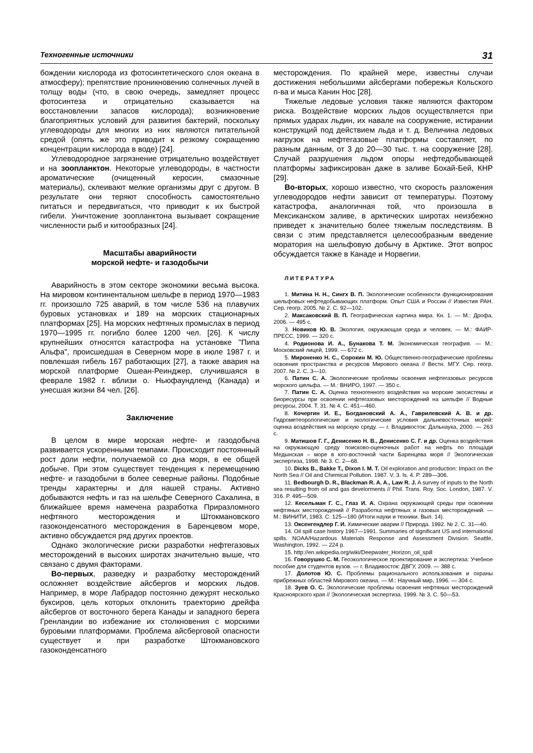Техногенные источники 31
бождении кислорода из фотосинтетического слоя океана в атмосферу); препятствие проникновению солнечных лучей в толщу воды (что, в свою очередь, замедляет процесс фотосинтеза и отрицательно сказывается на восстановлении запасов кислорода); возникновение благоприятных условий для развития бактерий, поскольку углеводороды для многих из них являются питательной средой (опять же это приводит к резкому сокращению концентрации кислорода в воде) [24].
Углеводородное загрязнение отрицательно воздействует и на зоопланктон. Некоторые углеводороды, в частности ароматические (очищенный керосин, смазочные материалы), склеивают мелкие организмы друг с другом. В результате они теряют способность самостоятельно питаться и передвигаться, что приводит к их быстрой гибели. Уничтожение зоопланктона вызывает сокращение численности рыб и китообразных [24].
Масштабы аварийности
морской нефте- и газодобычи
Аварийность в этом секторе экономики весьма высока. На мировом континентальном шельфе в период 1970—1983 гг. произошло 725 аварий, в том числе 536 на плавучих буровых установках и 189 на морских стационарных платформах [25]. На морских нефтяных промыслах в период 1970—1995 гг. погибло более 1200 чел. [26]. К числу крупнейших относятся катастрофа на установке "Пипа Альфа", происшедшая в Северном море в июле 1987 г. и повлекшая гибель 167 работающих [27], а также авария на морской платформе Ошеан-Реинджер, случившаяся в феврале 1982 г. вблизи о. Ньюфаундленд (Канада) и унесшая жизни 84 чел. [26].
Заключение
В целом в мире морская нефте- и газодобыча развивается ускоренными темпами. Происходит постоянный рост доли нефти, получаемой со дна моря, в ее общей добыче. При этом существует тенденция к перемещению нефте- и газодобычи в более северные районы. Подобные тренды характерны и для нашей страны. Активно добываются нефть и газ на шельфе Северного Сахалина, в ближайшее время намечена разработка Приразломного нефтяного месторождения и Штокмановского газоконденсатного месторождения в Баренцевом море, активно обсуждается ряд других проектов.
Однако экологические риски разработки нефтегазовых месторождений в высоких широтах значительно выше, что связано с двумя факторами.
Во-первых, разведку и разработку месторождений осложняет воздействие айсбергов и морских льдов. Например, в море Лабрадор постоянно дежурят несколько буксиров, цель которых отклонить траекторию дрейфа айсбергов от восточного берега Канады и западного берега Гренландии во избежание их столкновения с морскими буровыми платформами. Проблема айсберговой опасности существует и при разработке Штокмановского газоконденсатного
месторождения. По крайней мере, известны случаи достижения небольшими айсбергами побережья Кольского п-ва и мыса Канин Нос [28].
Тяжелые ледовые условия также являются фактором риска. Воздействие морских льдов осуществляется при прямых ударах льдин, их навале на сооружение, истирании конструкций под действием льда и т. д. Величина ледовых нагрузок на нефтегазовые платформы составляет, по разным данным, от 3 до 20—30 тыс. т. на сооружение [28]. Случай разрушения льдом опоры нефтедобывающей платформы зафиксирован даже в заливе Бохай-Бей, КНР [29].
Во-вторых, хорошо известно, что скорость разложения углеводородов нефти зависит от температуры. Поэтому катастрофа, аналогичная той, что произошла в Мексиканском заливе, в арктических широтах неизбежно приведет к значительно более тяжелым последствиям. В связи с этим представляется целесообразным введение моратория на шельфовую добычу в Арктике. Этот вопрос обсуждается также в Канаде и Норвегии.
ЛИТЕРАТУРА
1. Митина Н. Н., Сингх В. П. Экологические особенности функционирования шельфовых нефтедобывающих платформ. Опыт США и России // Известия РАН. Сер. геогр. 2005. № 2. С. 92—102.
2. Максаковский В. П. Географическая картина мира. Кн. 1. — М.: Дрофа, 2006. — 495 с.
3. Новиков Ю. В. Экология, окружающая среда и человек. — М.: ФАИР-ПРЕСС, 1999. — 320 с.
4. Родионова И. А., Бунакова Т. М. Экономическая география. — М.: Московский лицей, 1999. — 672 с.
5. Мироненко Н. С., Сорокин М. Ю. Общественно-географические проблемы освоения пространства и ресурсов Мирового океана // Вестн. МГУ. Сер. геогр. 2007. № 2. С. 3—10.
6. Патин С. А. Экологические проблемы освоения нефтегазовых ресурсов морского шельфа. — М.: ВНИРО, 1997. — 350 с.
7. Патин С. А. Оценка техногенного воздействия на морские экосистемы и биоресурсы при освоении нефтегазовых месторождений на шельфе // Водные ресурсы, 2004. Т. 31. № 4. С. 451—460.
8. Кочергин И. Е., Богдановский А. А., Гаврилевский А. В. и др. Гидрометеорологические и экологические условия дальневосточных морей: оценка воздействия на морскую среду. — г. Владивосток: Дальнаука, 2000. — 263 с.
9. Матишов Г. Г., Денисенко Н. В., Денисенко С. Г. и др. Оценка воздействия на окружающую среду поисково-оценочных работ на нефть по площади Медынская – море в юго-восточной части Баренцева моря // Экологическая экспертиза, 1998. № 3. С. 2—68.
10. Dicks B., Bakke T., Dixon I. M. T. Oil exploration and production: Impact on the North Sea // Oil and Chemical Pollution. 1987. V. 3. Is. 4. P. 289—306.
11. Bedbourgh D. R., Blackman R. A. A., Law R. J. A survey of inputs to the North sea resulting from oil and gas develorments // Phil. Trans. Roy. Soc. London, 1987. V. 316. P. 495—509.
12. Кесельман Г. С., Глаз И. А. Охрана окружающей среды при освоении нефтяных месторождений // Разработка нефтяных и газовых месторождений. — М.: ВИНИТИ, 1983. С. 125—180 (Итоги науки и техники. Вып. 14).
13. Оксенгендлер Г. И. Химические аварии // Природа. 1992. № 2. С. 31—40.
14. Oil spill case history 1967—1991. Summaries of significant US and international spills. NOAA/Hazardous Materials Response and Assessment Division. Seattle, Washington, 1992. — 224 p.
15. http://en.wikipedia.org/wiki/Deepwater_Horizon_oil_spill
16. Говорушко С. М. Геоэкологическое проектирование и экспертиза: Учебное пособие для студентов вузов. — г. Владивосток: ДВГУ, 2009. — 388 с.
17. Долотов Ю. С. Проблемы рационального использования и охраны прибрежных областей Мирового океана. — М.: Научный мир, 1996. — 304 с.
18. Зуев О. С. Экологические проблемы освоения нефтяных месторождений Красноярского края // Экологическая экспертиза. 1999. № 3. С. 50—53.